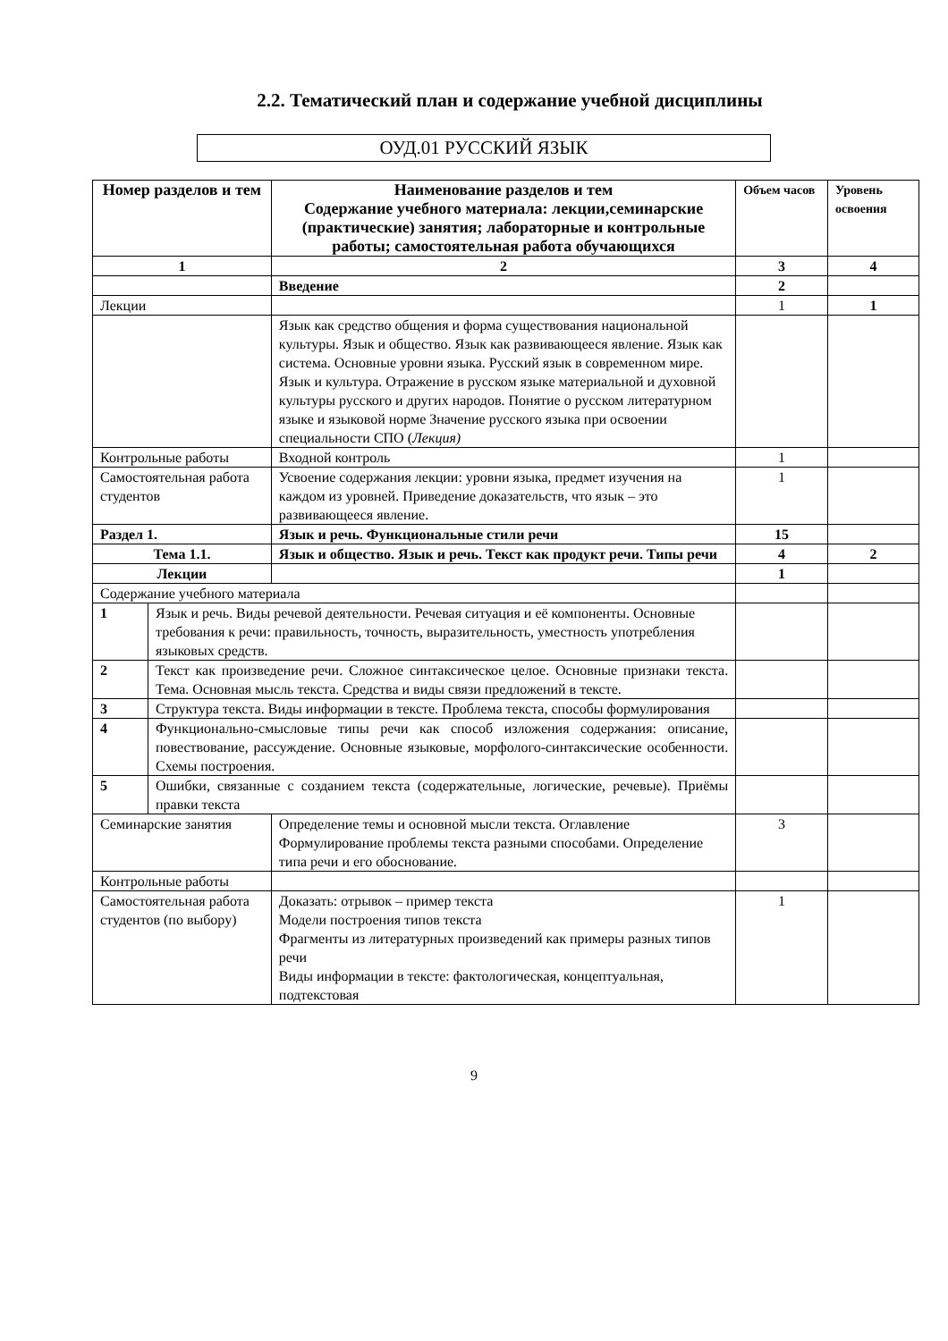2.2. Тематический план и содержание учебной дисциплины
ОУД.01 РУССКИЙ ЯЗЫК
| Номер разделов и тем | | Наименование разделов и тем Содержание учебного материала: лекции,семинарские (практические) занятия; лабораторные и контрольные работы; самостоятельная работа обучающихся | Объем часов | Уровень освоения |
| --- | --- | --- | --- | --- |
| 1 | | 2 | 3 | 4 |
| | | Введение | 2 | |
| Лекции | | | 1 | 1 |
| | | Язык как средство общения и форма существования национальной культуры. Язык и общество. Язык как развивающееся явление. Язык как система. Основные уровни языка. Русский язык в современном мире. Язык и культура. Отражение в русском языке материальной и духовной культуры русского и других народов. Понятие о русском литературном языке и языковой норме Значение русского языка при освоении специальности СПО ( Лекция) | | |
| Контрольные работы | | Входной контроль | 1 | |
| Самостоятельная работа студентов | | Усвоение содержания лекции: уровни языка, предмет изучения на каждом из уровней. Приведение доказательств, что язык – это развивающееся явление. | 1 | |
| Раздел 1. | | Язык и речь. Функциональные стили речи | 15 | |
| Тема 1.1. | | Язык и общество. Язык и речь. Текст как продукт речи. Типы речи | 4 | 2 |
| Лекции | | | 1 | |
| Содержание учебного материала | | | | |
| 1 | Язык и речь. Виды речевой деятельности. Речевая ситуация и её компоненты. Основные требования к речи: правильность, точность, выразительность, уместность употребления языковых средств. | | | |
| 2 | Текст как произведение речи. Сложное синтаксическое целое. Основные признаки текста. Тема. Основная мысль текста. Средства и виды связи предложений в тексте. | | | |
| 3 | Структура текста. Виды информации в тексте. Проблема текста, способы формулирования | | | |
| 4 | Функционально-смысловые типы речи как способ изложения содержания: описание, повествование, рассуждение. Основные языковые, морфолого-синтаксические особенности. Схемы построения. | | | |
| 5 | Ошибки, связанные с созданием текста (содержательные, логические, речевые). Приёмы правки текста | | | |
| Семинарские занятия | | Определение темы и основной мысли текста. Оглавление Формулирование проблемы текста разными способами. Определение типа речи и его обоснование. | 3 | |
| Контрольные работы | | | | |
| Самостоятельная работа студентов (по выбору) | | Доказать: отрывок – пример текста Модели построения типов текста Фрагменты из литературных произведений как примеры разных типов речи Виды информации в тексте: фактологическая, концептуальная, подтекстовая | 1 | |
9